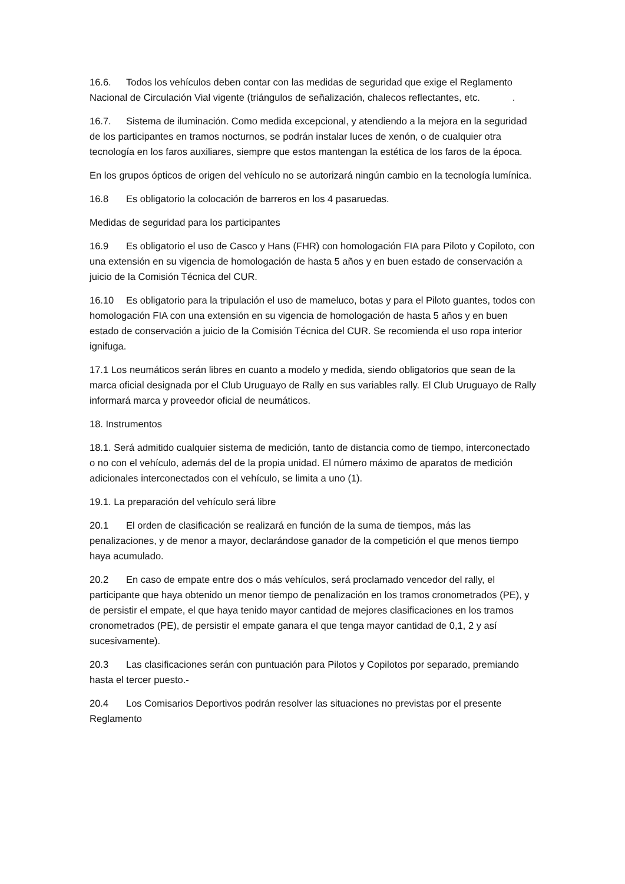16.6. Todos los vehículos deben contar con las medidas de seguridad que exige el Reglamento Nacional de Circulación Vial vigente (triángulos de señalización, chalecos reflectantes, etc. .
16.7. Sistema de iluminación. Como medida excepcional, y atendiendo a la mejora en la seguridad de los participantes en tramos nocturnos, se podrán instalar luces de xenón, o de cualquier otra tecnología en los faros auxiliares, siempre que estos mantengan la estética de los faros de la época.
En los grupos ópticos de origen del vehículo no se autorizará ningún cambio en la tecnología lumínica.
16.8 Es obligatorio la colocación de barreros en los 4 pasaruedas.
Medidas de seguridad para los participantes
16.9 Es obligatorio el uso de Casco y Hans (FHR) con homologación FIA para Piloto y Copiloto, con una extensión en su vigencia de homologación de hasta 5 años y en buen estado de conservación a juicio de la Comisión Técnica del CUR.
16.10 Es obligatorio para la tripulación el uso de mameluco, botas y para el Piloto guantes, todos con homologación FIA con una extensión en su vigencia de homologación de hasta 5 años y en buen estado de conservación a juicio de la Comisión Técnica del CUR. Se recomienda el uso ropa interior ignifuga.
17.1 Los neumáticos serán libres en cuanto a modelo y medida, siendo obligatorios que sean de la marca oficial designada por el Club Uruguayo de Rally en sus variables rally. El Club Uruguayo de Rally informará marca y proveedor oficial de neumáticos.
18. Instrumentos
18.1. Será admitido cualquier sistema de medición, tanto de distancia como de tiempo, interconectado o no con el vehículo, además del de la propia unidad. El número máximo de aparatos de medición adicionales interconectados con el vehículo, se limita a uno (1).
19.1. La preparación del vehículo será libre
20.1 El orden de clasificación se realizará en función de la suma de tiempos, más las penalizaciones, y de menor a mayor, declarándose ganador de la competición el que menos tiempo haya acumulado.
20.2 En caso de empate entre dos o más vehículos, será proclamado vencedor del rally, el participante que haya obtenido un menor tiempo de penalización en los tramos cronometrados (PE), y de persistir el empate, el que haya tenido mayor cantidad de mejores clasificaciones en los tramos cronometrados (PE), de persistir el empate ganara el que tenga mayor cantidad de 0,1, 2 y así sucesivamente).
20.3 Las clasificaciones serán con puntuación para Pilotos y Copilotos por separado, premiando hasta el tercer puesto.-
20.4 Los Comisarios Deportivos podrán resolver las situaciones no previstas por el presente Reglamento